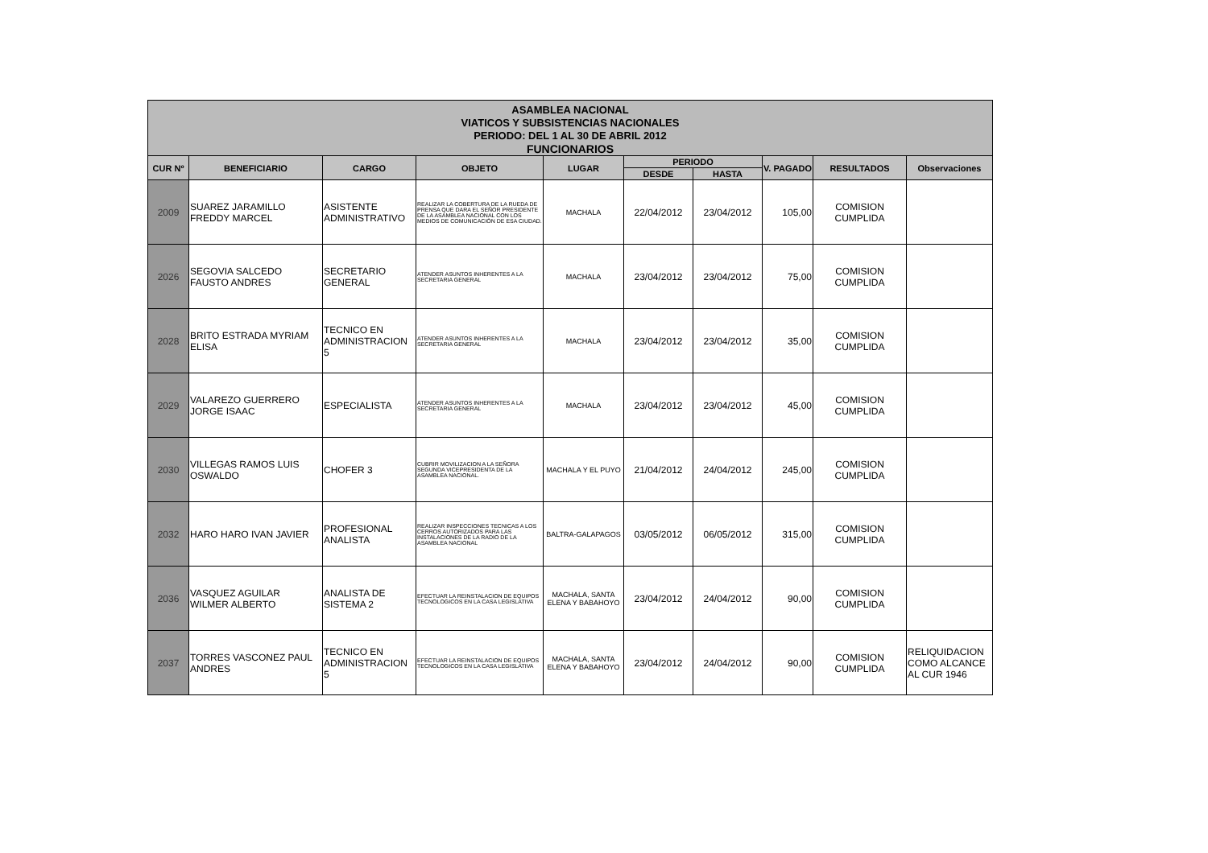| ASAMBLEA NACIONAL VIATICOS Y SUBSISTENCIAS NACIONALES PERIODO: DEL 1 AL 30 DE ABRIL 2012 FUNCIONARIOS | | | | | | | | | |
| CUR Nº | BENEFICIARIO | CARGO | OBJETO | LUGAR | PERIODO | | V. PAGADO | RESULTADOS | Observaciones |
| | | | | | DESDE | HASTA | | | |
| 2009 | SUAREZ JARAMILLO FREDDY MARCEL | ASISTENTE ADMINISTRATIVO | REALIZAR LA COBERTURA DE LA RUEDA DE PRENSA QUE DARA EL SEÑOR PRESIDENTE DE LA ASAMBLEA NACIONAL CON LOS MEDIOS DE COMUNICACIÓN DE ESA CIUDAD. | MACHALA | 22/04/2012 | 23/04/2012 | 105,00 | COMISION CUMPLIDA | |
| 2026 | SEGOVIA SALCEDO FAUSTO ANDRES | SECRETARIO GENERAL | ATENDER ASUNTOS INHERENTES A LA SECRETARIA GENERAL | MACHALA | 23/04/2012 | 23/04/2012 | 75,00 | COMISION CUMPLIDA | |
| 2028 | BRITO ESTRADA MYRIAM ELISA | TECNICO EN ADMINISTRACION 5 | ATENDER ASUNTOS INHERENTES A LA SECRETARIA GENERAL | MACHALA | 23/04/2012 | 23/04/2012 | 35,00 | COMISION CUMPLIDA | |
| 2029 | VALAREZO GUERRERO JORGE ISAAC | ESPECIALISTA | ATENDER ASUNTOS INHERENTES A LA SECRETARIA GENERAL | MACHALA | 23/04/2012 | 23/04/2012 | 45,00 | COMISION CUMPLIDA | |
| 2030 | VILLEGAS RAMOS LUIS OSWALDO | CHOFER 3 | CUBRIR MOVILIZACION A LA SEÑORA SEGUNDA VICEPRESIDENTA DE LA ASAMBLEA NACIONAL. | MACHALA Y EL PUYO | 21/04/2012 | 24/04/2012 | 245,00 | COMISION CUMPLIDA | |
| 2032 | HARO HARO IVAN JAVIER | PROFESIONAL ANALISTA | REALIZAR INSPECCIONES TECNICAS A LOS CERROS AUTORIZADOS PARA LAS INSTALACIONES DE LA RADIO DE LA ASAMBLEA NACIONAL | BALTRA-GALAPAGOS | 03/05/2012 | 06/05/2012 | 315,00 | COMISION CUMPLIDA | |
| 2036 | VASQUEZ AGUILAR WILMER ALBERTO | ANALISTA DE SISTEMA 2 | EFECTUAR LA REINSTALACION DE EQUIPOS TECNOLOGICOS EN LA CASA LEGISLATIVA | MACHALA, SANTA ELENA Y BABAHOYO | 23/04/2012 | 24/04/2012 | 90,00 | COMISION CUMPLIDA | |
| 2037 | TORRES VASCONEZ PAUL ANDRES | TECNICO EN ADMINISTRACION 5 | EFECTUAR LA REINSTALACION DE EQUIPOS TECNOLOGICOS EN LA CASA LEGISLATIVA | MACHALA, SANTA ELENA Y BABAHOYO | 23/04/2012 | 24/04/2012 | 90,00 | COMISION CUMPLIDA | RELIQUIDACION COMO ALCANCE AL CUR 1946 |